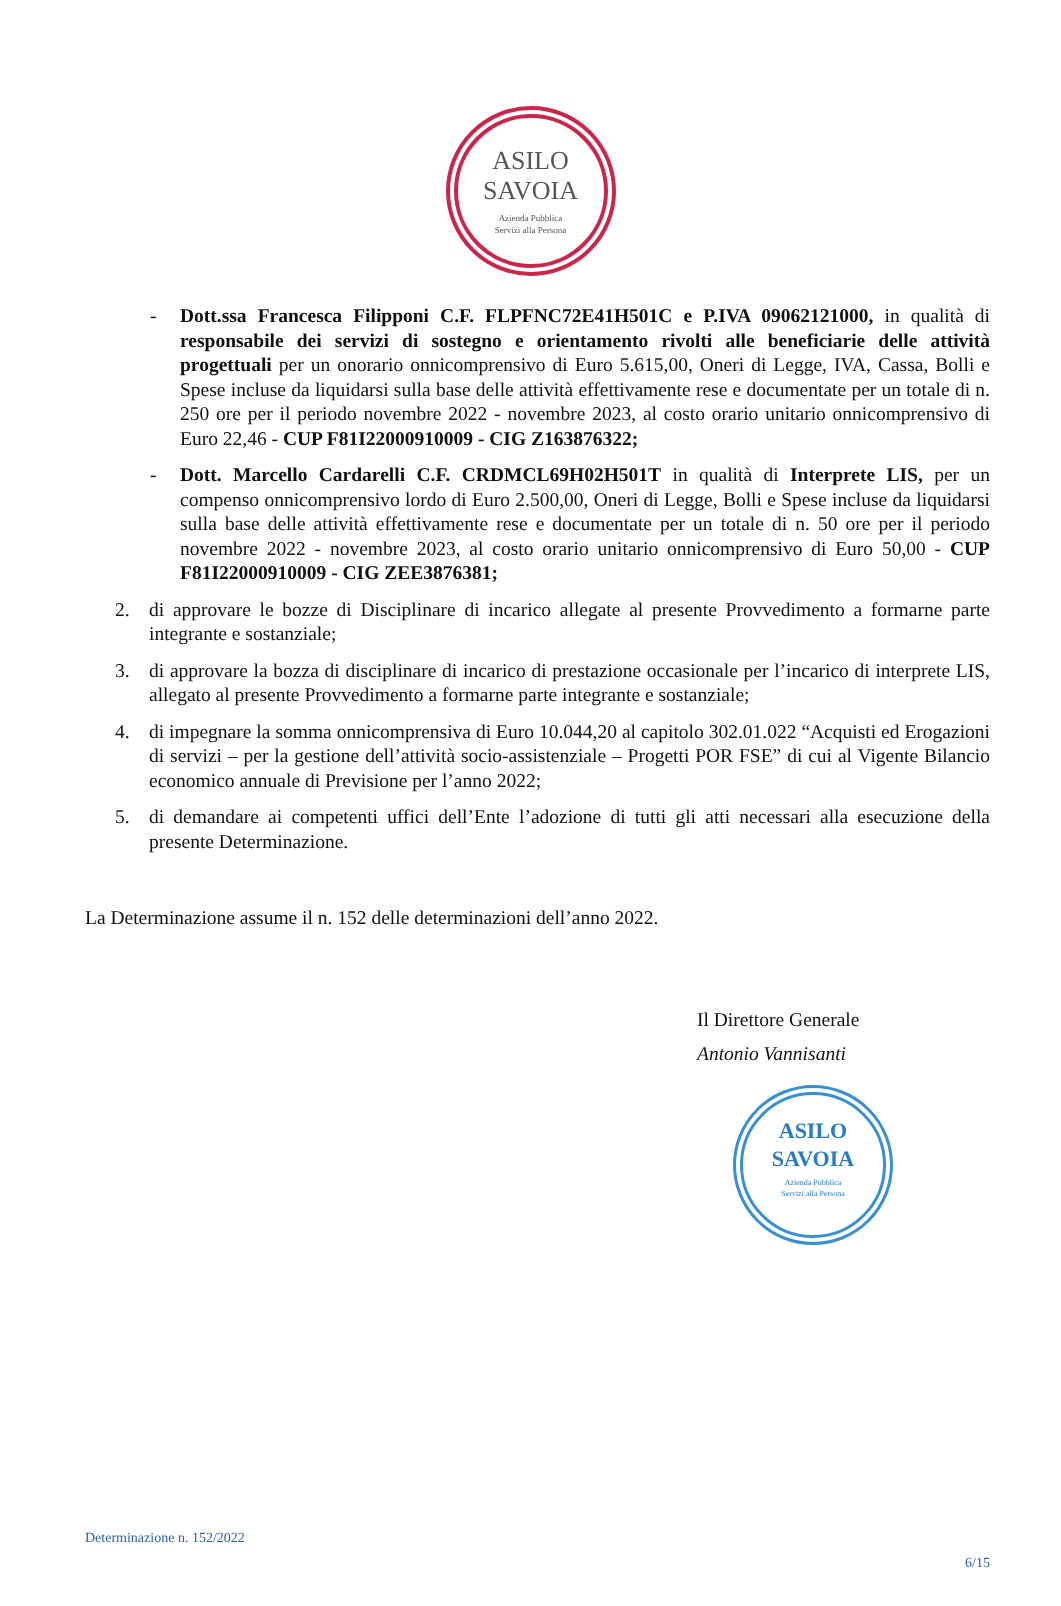ASILO
SAVOIA
Azienda Pubblica
Servizi alla Persona
- Dott.ssa Francesca Filipponi C.F. FLPFNC72E41H501C e P.IVA 09062121000, in qualità di responsabile dei servizi di sostegno e orientamento rivolti alle beneficiarie delle attività progettuali per un onorario onnicomprensivo di Euro 5.615,00, Oneri di Legge, IVA, Cassa, Bolli e Spese incluse da liquidarsi sulla base delle attività effettivamente rese e documentate per un totale di n. 250 ore per il periodo novembre 2022 - novembre 2023, al costo orario unitario onnicomprensivo di Euro 22,46 - CUP F81I22000910009 - CIG Z163876322;
- Dott. Marcello Cardarelli C.F. CRDMCL69H02H501T in qualità di Interprete LIS, per un compenso onnicomprensivo lordo di Euro 2.500,00, Oneri di Legge, Bolli e Spese incluse da liquidarsi sulla base delle attività effettivamente rese e documentate per un totale di n. 50 ore per il periodo novembre 2022 - novembre 2023, al costo orario unitario onnicomprensivo di Euro 50,00 - CUP F81I22000910009 - CIG ZEE3876381;
2. di approvare le bozze di Disciplinare di incarico allegate al presente Provvedimento a formarne parte integrante e sostanziale;
3. di approvare la bozza di disciplinare di incarico di prestazione occasionale per l’incarico di interprete LIS, allegato al presente Provvedimento a formarne parte integrante e sostanziale;
4. di impegnare la somma onnicomprensiva di Euro 10.044,20 al capitolo 302.01.022 “Acquisti ed Erogazioni di servizi – per la gestione dell’attività socio-assistenziale – Progetti POR FSE” di cui al Vigente Bilancio economico annuale di Previsione per l’anno 2022;
5. di demandare ai competenti uffici dell’Ente l’adozione di tutti gli atti necessari alla esecuzione della presente Determinazione.
La Determinazione assume il n. 152 delle determinazioni dell’anno 2022.
Il Direttore Generale
Antonio Vannisanti
ASILO
SAVOIA
Azienda Pubblica
Servizi alla Persona
Determinazione n. 152/2022
6/15